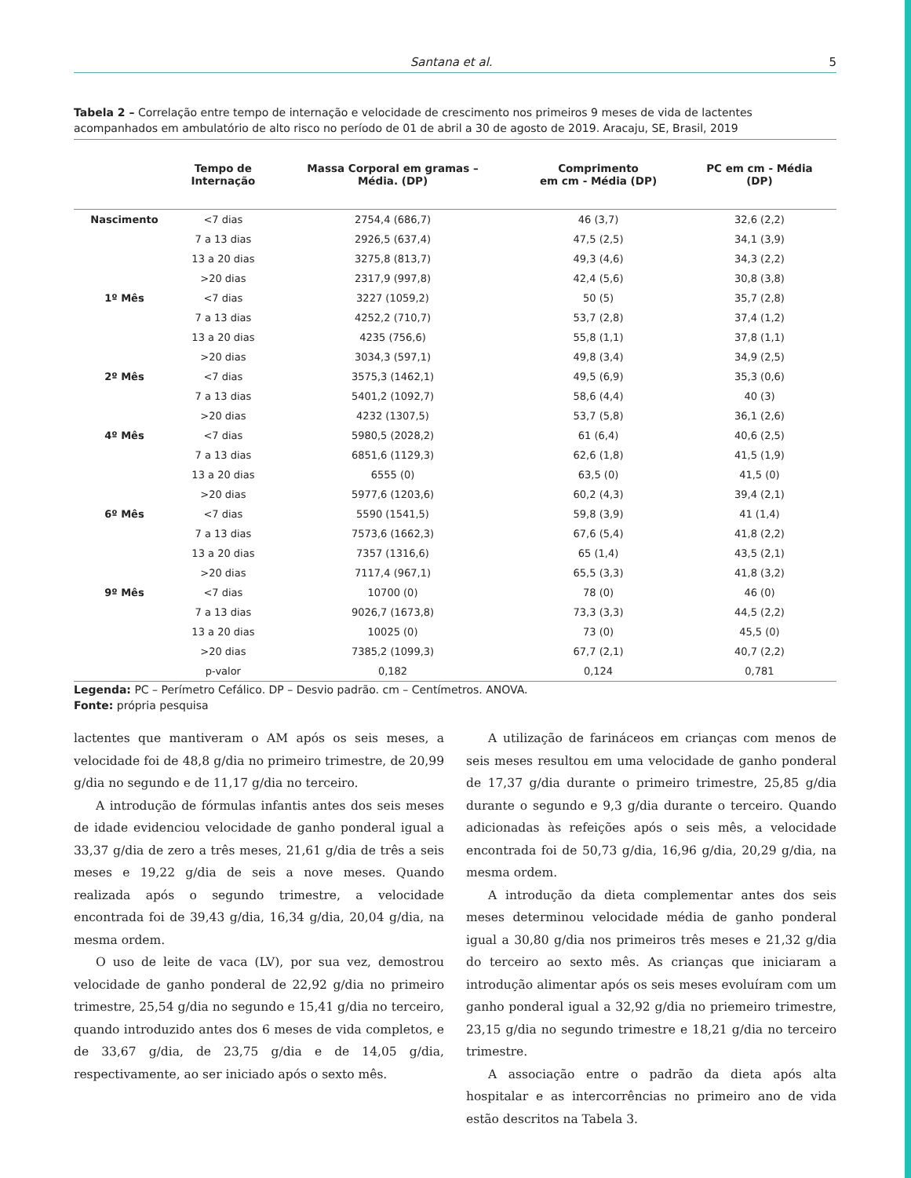Santana et al. 5
Tabela 2 – Correlação entre tempo de internação e velocidade de crescimento nos primeiros 9 meses de vida de lactentes acompanhados em ambulatório de alto risco no período de 01 de abril a 30 de agosto de 2019. Aracaju, SE, Brasil, 2019
| | Tempo de Internação | Massa Corporal em gramas – Média. (DP) | Comprimento em cm - Média (DP) | PC em cm - Média (DP) |
| --- | --- | --- | --- | --- |
| Nascimento | <7 dias | 2754,4 (686,7) | 46 (3,7) | 32,6 (2,2) |
| | 7 a 13 dias | 2926,5 (637,4) | 47,5 (2,5) | 34,1 (3,9) |
| | 13 a 20 dias | 3275,8 (813,7) | 49,3 (4,6) | 34,3 (2,2) |
| | >20 dias | 2317,9 (997,8) | 42,4 (5,6) | 30,8 (3,8) |
| 1º Mês | <7 dias | 3227 (1059,2) | 50 (5) | 35,7 (2,8) |
| | 7 a 13 dias | 4252,2 (710,7) | 53,7 (2,8) | 37,4 (1,2) |
| | 13 a 20 dias | 4235 (756,6) | 55,8 (1,1) | 37,8 (1,1) |
| | >20 dias | 3034,3 (597,1) | 49,8 (3,4) | 34,9 (2,5) |
| 2º Mês | <7 dias | 3575,3 (1462,1) | 49,5 (6,9) | 35,3 (0,6) |
| | 7 a 13 dias | 5401,2 (1092,7) | 58,6 (4,4) | 40 (3) |
| | >20 dias | 4232 (1307,5) | 53,7 (5,8) | 36,1 (2,6) |
| 4º Mês | <7 dias | 5980,5 (2028,2) | 61 (6,4) | 40,6 (2,5) |
| | 7 a 13 dias | 6851,6 (1129,3) | 62,6 (1,8) | 41,5 (1,9) |
| | 13 a 20 dias | 6555 (0) | 63,5 (0) | 41,5 (0) |
| | >20 dias | 5977,6 (1203,6) | 60,2 (4,3) | 39,4 (2,1) |
| 6º Mês | <7 dias | 5590 (1541,5) | 59,8 (3,9) | 41 (1,4) |
| | 7 a 13 dias | 7573,6 (1662,3) | 67,6 (5,4) | 41,8 (2,2) |
| | 13 a 20 dias | 7357 (1316,6) | 65 (1,4) | 43,5 (2,1) |
| | >20 dias | 7117,4 (967,1) | 65,5 (3,3) | 41,8 (3,2) |
| 9º Mês | <7 dias | 10700 (0) | 78 (0) | 46 (0) |
| | 7 a 13 dias | 9026,7 (1673,8) | 73,3 (3,3) | 44,5 (2,2) |
| | 13 a 20 dias | 10025 (0) | 73 (0) | 45,5 (0) |
| | >20 dias | 7385,2 (1099,3) | 67,7 (2,1) | 40,7 (2,2) |
| | p-valor | 0,182 | 0,124 | 0,781 |
Legenda: PC – Perímetro Cefálico. DP – Desvio padrão. cm – Centímetros. ANOVA.
Fonte: própria pesquisa
lactentes que mantiveram o AM após os seis meses, a velocidade foi de 48,8 g/dia no primeiro trimestre, de 20,99 g/dia no segundo e de 11,17 g/dia no terceiro.
A introdução de fórmulas infantis antes dos seis meses de idade evidenciou velocidade de ganho ponderal igual a 33,37 g/dia de zero a três meses, 21,61 g/dia de três a seis meses e 19,22 g/dia de seis a nove meses. Quando realizada após o segundo trimestre, a velocidade encontrada foi de 39,43 g/dia, 16,34 g/dia, 20,04 g/dia, na mesma ordem.
O uso de leite de vaca (LV), por sua vez, demostrou velocidade de ganho ponderal de 22,92 g/dia no primeiro trimestre, 25,54 g/dia no segundo e 15,41 g/dia no terceiro, quando introduzido antes dos 6 meses de vida completos, e de 33,67 g/dia, de 23,75 g/dia e de 14,05 g/dia, respectivamente, ao ser iniciado após o sexto mês.
A utilização de farináceos em crianças com menos de seis meses resultou em uma velocidade de ganho ponderal de 17,37 g/dia durante o primeiro trimestre, 25,85 g/dia durante o segundo e 9,3 g/dia durante o terceiro. Quando adicionadas às refeições após o seis mês, a velocidade encontrada foi de 50,73 g/dia, 16,96 g/dia, 20,29 g/dia, na mesma ordem.
A introdução da dieta complementar antes dos seis meses determinou velocidade média de ganho ponderal igual a 30,80 g/dia nos primeiros três meses e 21,32 g/dia do terceiro ao sexto mês. As crianças que iniciaram a introdução alimentar após os seis meses evoluíram com um ganho ponderal igual a 32,92 g/dia no priemeiro trimestre, 23,15 g/dia no segundo trimestre e 18,21 g/dia no terceiro trimestre.
A associação entre o padrão da dieta após alta hospitalar e as intercorrências no primeiro ano de vida estão descritos na Tabela 3.